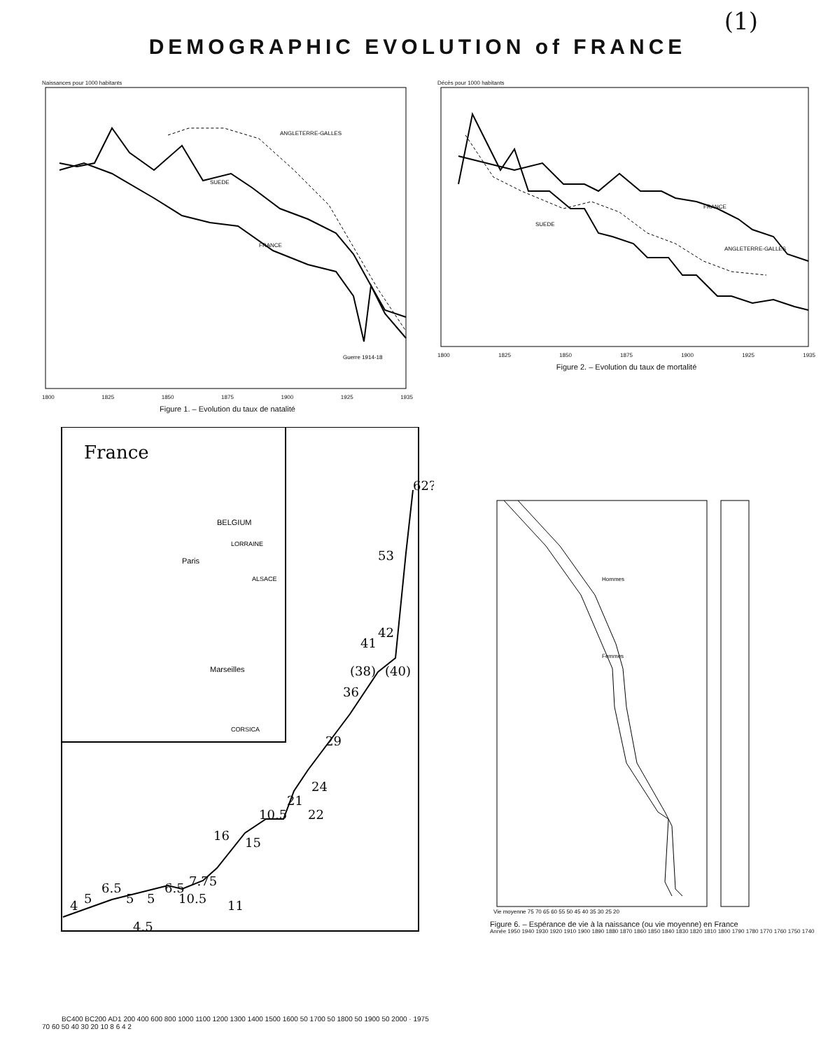(1)
DEMOGRAPHIC EVOLUTION of FRANCE
Naissances pour 1000 habitants
ANGLETERRE-GALLES
SUEDE
FRANCE
Guerre 1914-18
1800 1825 1850 1875 1900 1925 1935
Figure 1. – Evolution du taux de natalité
Décès pour 1000 habitants
FRANCE
SUEDE
ANGLETERRE-GALLES
1800 1825 1850 1875 1900 1925 1935
Figure 2. – Evolution du taux de mortalité
France
Paris
Marseilles
BELGIUM
LORRAINE
ALSACE
CORSICA
4
5
6.5
5
5
6.5
10.5
7.75
4.5
16
11
15
10.5
21
24
22
29
36
41
42
(38)
(40)
53
62?
BC400 BC200 AD1 200 400 600 800 1000 1100 1200 1300 1400 1500 1600 50 1700 50 1800 50 1900 50 2000 · 1975
70 60 50 40 30 20 10 8 6 4 2
Hommes
Femmes
Vie moyenne 75 70 65 60 55 50 45 40 35 30 25 20
Figure 6. – Espérance de vie à la naissance (ou vie moyenne) en France
Année 1950 1940 1930 1920 1910 1900 1890 1880 1870 1860 1850 1840 1830 1820 1810 1800 1790 1780 1770 1760 1750 1740